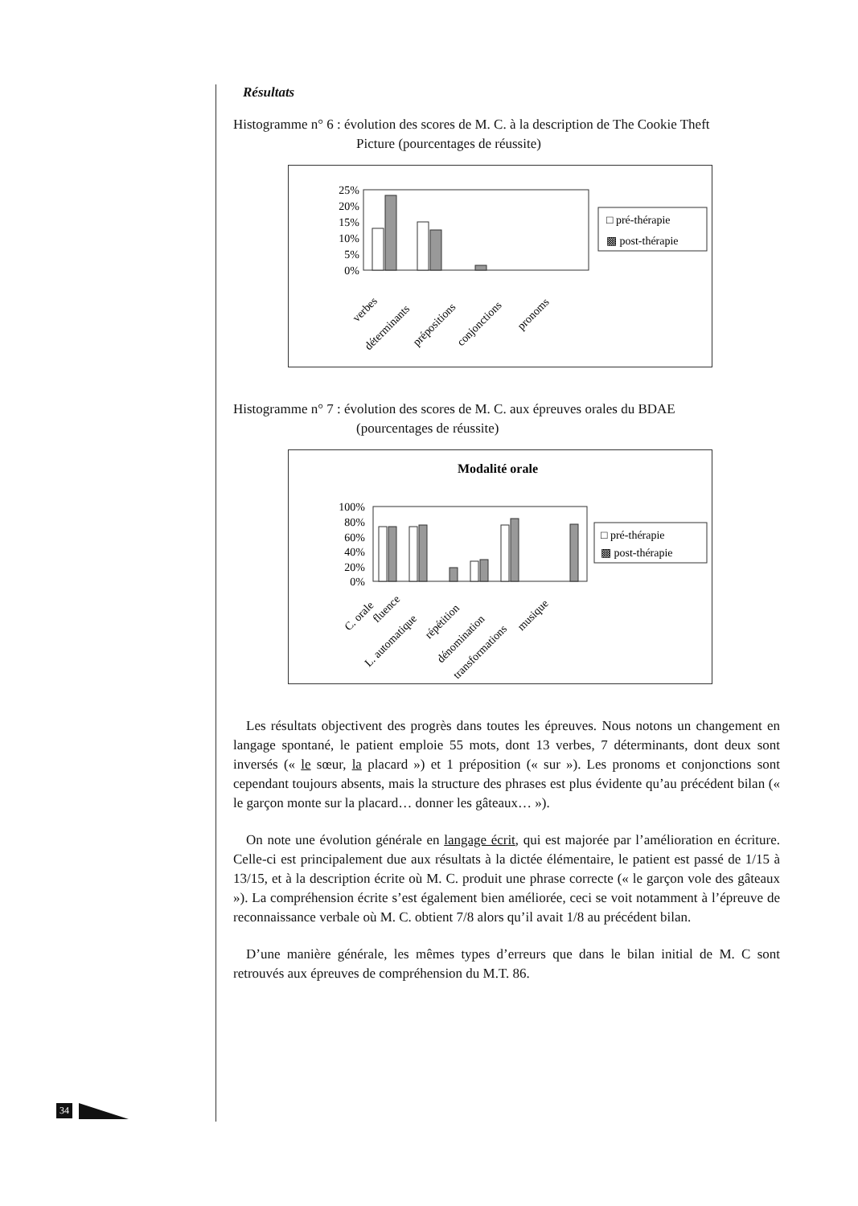Résultats
Histogramme n° 6 : évolution des scores de M. C. à la description de The Cookie Theft
Picture (pourcentages de réussite)
25%
20%
15%
10%
5%
0%
□ pré-thérapie
▩ post-thérapie
verbes
déterminants
prépositions
conjonctions
pronoms
Histogramme n° 7 : évolution des scores de M. C. aux épreuves orales du BDAE
(pourcentages de réussite)
Modalité orale
100%
80%
60%
40%
20%
0%
□ pré-thérapie
▩ post-thérapie
C. orale
fluence
L. automatique
répétition
dénomination
transformations
musique
Les résultats objectivent des progrès dans toutes les épreuves. Nous notons un changement en langage spontané, le patient emploie 55 mots, dont 13 verbes, 7 déterminants, dont deux sont inversés (« le sœur, la placard ») et 1 préposition (« sur »). Les pronoms et conjonctions sont cependant toujours absents, mais la structure des phrases est plus évidente qu’au précédent bilan (« le garçon monte sur la placard… donner les gâteaux… »).
On note une évolution générale en langage écrit, qui est majorée par l’amélioration en écriture. Celle-ci est principalement due aux résultats à la dictée élémentaire, le patient est passé de 1/15 à 13/15, et à la description écrite où M. C. produit une phrase correcte (« le garçon vole des gâteaux »). La compréhension écrite s’est également bien améliorée, ceci se voit notamment à l’épreuve de reconnaissance verbale où M. C. obtient 7/8 alors qu’il avait 1/8 au précédent bilan.
D’une manière générale, les mêmes types d’erreurs que dans le bilan initial de M. C sont retrouvés aux épreuves de compréhension du M.T. 86.
34